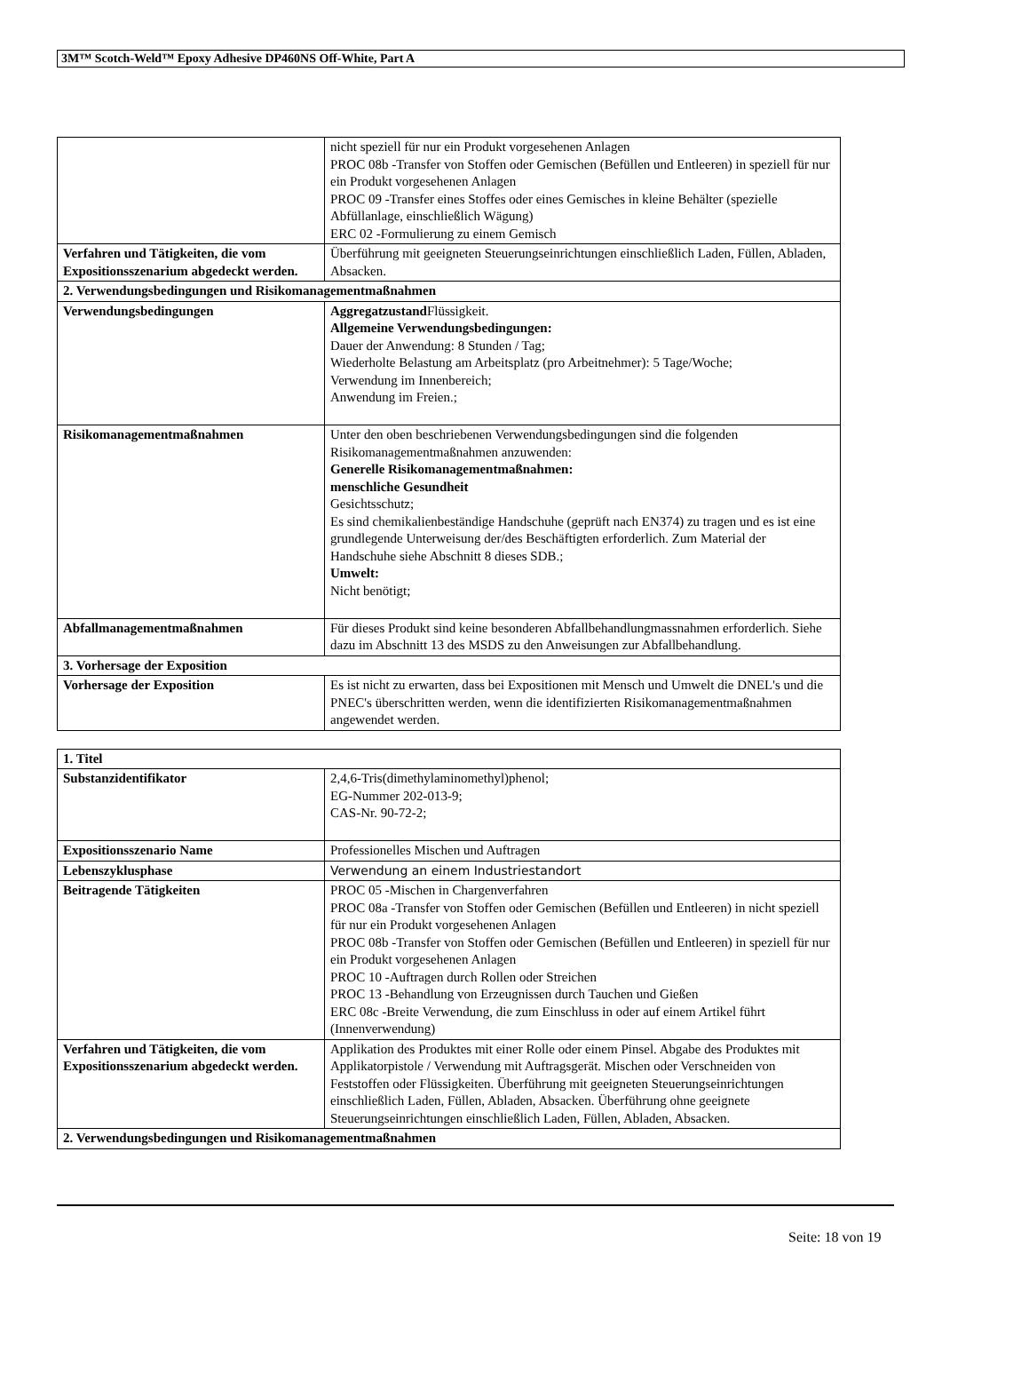3M™ Scotch-Weld™ Epoxy Adhesive DP460NS Off-White, Part A
| | nicht speziell für nur ein Produkt vorgesehenen Anlagen PROC 08b -Transfer von Stoffen oder Gemischen (Befüllen und Entleeren) in speziell für nur ein Produkt vorgesehenen Anlagen PROC 09 -Transfer eines Stoffes oder eines Gemisches in kleine Behälter (spezielle Abfüllanlage, einschließlich Wägung) ERC 02 -Formulierung zu einem Gemisch |
| Verfahren und Tätigkeiten, die vom Expositionsszenarium abgedeckt werden. | Überführung mit geeigneten Steuerungseinrichtungen einschließlich Laden, Füllen, Abladen, Absacken. |
| 2. Verwendungsbedingungen und Risikomanagementmaßnahmen | |
| Verwendungsbedingungen | Aggregatzustand Flüssigkeit. Allgemeine Verwendungsbedingungen: Dauer der Anwendung: 8 Stunden / Tag; Wiederholte Belastung am Arbeitsplatz (pro Arbeitnehmer): 5 Tage/Woche; Verwendung im Innenbereich; Anwendung im Freien.; |
| Risikomanagementmaßnahmen | Unter den oben beschriebenen Verwendungsbedingungen sind die folgenden Risikomanagementmaßnahmen anzuwenden: Generelle Risikomanagementmaßnahmen: menschliche Gesundheit Gesichtsschutz; Es sind chemikalienbeständige Handschuhe (geprüft nach EN374) zu tragen und es ist eine grundlegende Unterweisung der/des Beschäftigten erforderlich. Zum Material der Handschuhe siehe Abschnitt 8 dieses SDB.; Umwelt: Nicht benötigt; |
| Abfallmanagementmaßnahmen | Für dieses Produkt sind keine besonderen Abfallbehandlungmassnahmen erforderlich. Siehe dazu im Abschnitt 13 des MSDS zu den Anweisungen zur Abfallbehandlung. |
| 3. Vorhersage der Exposition | |
| Vorhersage der Exposition | Es ist nicht zu erwarten, dass bei Expositionen mit Mensch und Umwelt die DNEL's und die PNEC's überschritten werden, wenn die identifizierten Risikomanagementmaßnahmen angewendet werden. |
| 1. Titel | |
| Substanzidentifikator | 2,4,6-Tris(dimethylaminomethyl)phenol; EG-Nummer 202-013-9; CAS-Nr. 90-72-2; |
| Expositionsszenario Name | Professionelles Mischen und Auftragen |
| Lebenszyklusphase | Verwendung an einem Industriestandort |
| Beitragende Tätigkeiten | PROC 05 -Mischen in Chargenverfahren PROC 08a -Transfer von Stoffen oder Gemischen (Befüllen und Entleeren) in nicht speziell für nur ein Produkt vorgesehenen Anlagen PROC 08b -Transfer von Stoffen oder Gemischen (Befüllen und Entleeren) in speziell für nur ein Produkt vorgesehenen Anlagen PROC 10 -Auftragen durch Rollen oder Streichen PROC 13 -Behandlung von Erzeugnissen durch Tauchen und Gießen ERC 08c -Breite Verwendung, die zum Einschluss in oder auf einem Artikel führt (Innenverwendung) |
| Verfahren und Tätigkeiten, die vom Expositionsszenarium abgedeckt werden. | Applikation des Produktes mit einer Rolle oder einem Pinsel. Abgabe des Produktes mit Applikatorpistole / Verwendung mit Auftragsgerät. Mischen oder Verschneiden von Feststoffen oder Flüssigkeiten. Überführung mit geeigneten Steuerungseinrichtungen einschließlich Laden, Füllen, Abladen, Absacken. Überführung ohne geeignete Steuerungseinrichtungen einschließlich Laden, Füllen, Abladen, Absacken. |
| 2. Verwendungsbedingungen und Risikomanagementmaßnahmen | |
Seite: 18 von 19